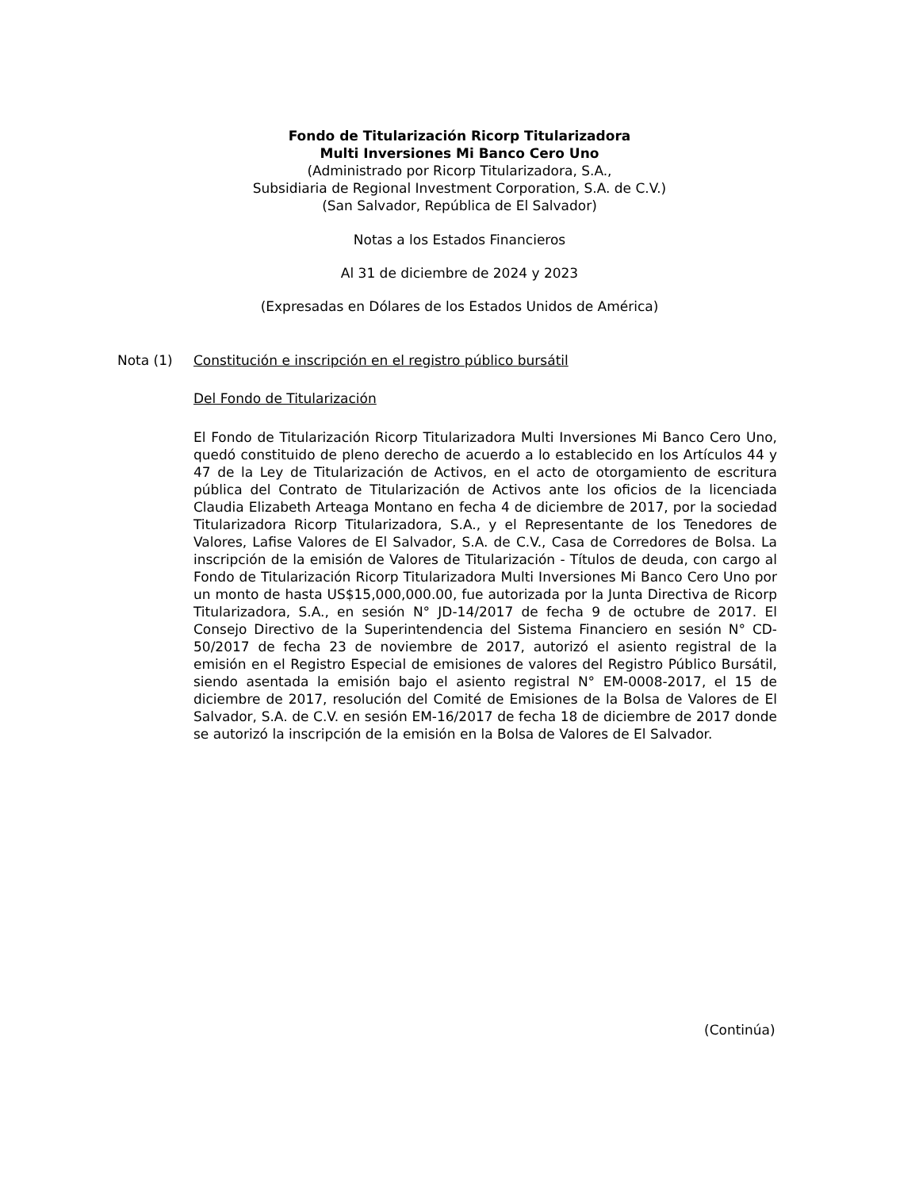Fondo de Titularización Ricorp Titularizadora
Multi Inversiones Mi Banco Cero Uno
(Administrado por Ricorp Titularizadora, S.A.,
Subsidiaria de Regional Investment Corporation, S.A. de C.V.)
(San Salvador, República de El Salvador)
Notas a los Estados Financieros
Al 31 de diciembre de 2024 y 2023
(Expresadas en Dólares de los Estados Unidos de América)
Nota (1) Constitución e inscripción en el registro público bursátil
Del Fondo de Titularización
El Fondo de Titularización Ricorp Titularizadora Multi Inversiones Mi Banco Cero Uno, quedó constituido de pleno derecho de acuerdo a lo establecido en los Artículos 44 y 47 de la Ley de Titularización de Activos, en el acto de otorgamiento de escritura pública del Contrato de Titularización de Activos ante los oficios de la licenciada Claudia Elizabeth Arteaga Montano en fecha 4 de diciembre de 2017, por la sociedad Titularizadora Ricorp Titularizadora, S.A., y el Representante de los Tenedores de Valores, Lafise Valores de El Salvador, S.A. de C.V., Casa de Corredores de Bolsa. La inscripción de la emisión de Valores de Titularización - Títulos de deuda, con cargo al Fondo de Titularización Ricorp Titularizadora Multi Inversiones Mi Banco Cero Uno por un monto de hasta US$15,000,000.00, fue autorizada por la Junta Directiva de Ricorp Titularizadora, S.A., en sesión N° JD-14/2017 de fecha 9 de octubre de 2017. El Consejo Directivo de la Superintendencia del Sistema Financiero en sesión N° CD-50/2017 de fecha 23 de noviembre de 2017, autorizó el asiento registral de la emisión en el Registro Especial de emisiones de valores del Registro Público Bursátil, siendo asentada la emisión bajo el asiento registral N° EM-0008-2017, el 15 de diciembre de 2017, resolución del Comité de Emisiones de la Bolsa de Valores de El Salvador, S.A. de C.V. en sesión EM-16/2017 de fecha 18 de diciembre de 2017 donde se autorizó la inscripción de la emisión en la Bolsa de Valores de El Salvador.
(Continúa)